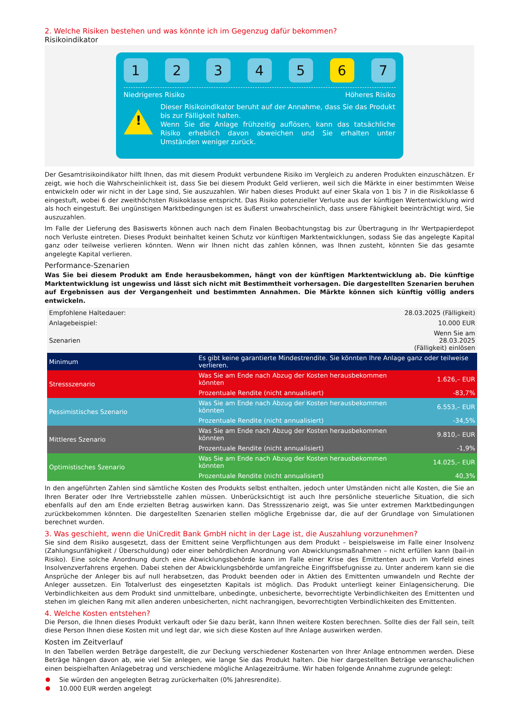2. Welche Risiken bestehen und was könnte ich im Gegenzug dafür bekommen?
Risikoindikator
1 2 3 4 5 6 7
Niedrigeres Risiko Höheres Risiko
!
Dieser Risikoindikator beruht auf der Annahme, dass Sie das Produkt bis zur Fälligkeit halten.
Wenn Sie die Anlage frühzeitig auflösen, kann das tatsächliche Risiko erheblich davon abweichen und Sie erhalten unter Umständen weniger zurück.
Der Gesamtrisikoindikator hilft Ihnen, das mit diesem Produkt verbundene Risiko im Vergleich zu anderen Produkten einzuschätzen. Er zeigt, wie hoch die Wahrscheinlichkeit ist, dass Sie bei diesem Produkt Geld verlieren, weil sich die Märkte in einer bestimmten Weise entwickeln oder wir nicht in der Lage sind, Sie auszuzahlen. Wir haben dieses Produkt auf einer Skala von 1 bis 7 in die Risikoklasse 6 eingestuft, wobei 6 der zweithöchsten Risikoklasse entspricht. Das Risiko potenzieller Verluste aus der künftigen Wertentwicklung wird als hoch eingestuft. Bei ungünstigen Marktbedingungen ist es äußerst unwahrscheinlich, dass unsere Fähigkeit beeinträchtigt wird, Sie auszuzahlen.
Im Falle der Lieferung des Basiswerts können auch nach dem Finalen Beobachtungstag bis zur Übertragung in Ihr Wertpapierdepot noch Verluste eintreten. Dieses Produkt beinhaltet keinen Schutz vor künftigen Marktentwicklungen, sodass Sie das angelegte Kapital ganz oder teilweise verlieren könnten. Wenn wir Ihnen nicht das zahlen können, was Ihnen zusteht, könnten Sie das gesamte angelegte Kapital verlieren.
Performance-Szenarien
Was Sie bei diesem Produkt am Ende herausbekommen, hängt von der künftigen Marktentwicklung ab. Die künftige Marktentwicklung ist ungewiss und lässt sich nicht mit Bestimmtheit vorhersagen. Die dargestellten Szenarien beruhen auf Ergebnissen aus der Vergangenheit und bestimmten Annahmen. Die Märkte können sich künftig völlig anders entwickeln.
| Empfohlene Haltedauer: | | 28.03.2025 (Fälligkeit) |
| Anlagebeispiel: | | 10.000 EUR |
| Szenarien | | Wenn Sie am 28.03.2025 (Fälligkeit) einlösen |
| Minimum | Es gibt keine garantierte Mindestrendite. Sie könnten Ihre Anlage ganz oder teilweise verlieren. | |
| Stressszenario | Was Sie am Ende nach Abzug der Kosten herausbekommen könnten | 1.626,– EUR |
| | Prozentuale Rendite (nicht annualisiert) | -83,7% |
| Pessimistisches Szenario | Was Sie am Ende nach Abzug der Kosten herausbekommen könnten | 6.553,– EUR |
| | Prozentuale Rendite (nicht annualisiert) | -34,5% |
| Mittleres Szenario | Was Sie am Ende nach Abzug der Kosten herausbekommen könnten | 9.810,– EUR |
| | Prozentuale Rendite (nicht annualisiert) | -1,9% |
| Optimistisches Szenario | Was Sie am Ende nach Abzug der Kosten herausbekommen könnten | 14.025,– EUR |
| | Prozentuale Rendite (nicht annualisiert) | 40,3% |
In den angeführten Zahlen sind sämtliche Kosten des Produkts selbst enthalten, jedoch unter Umständen nicht alle Kosten, die Sie an Ihren Berater oder Ihre Vertriebsstelle zahlen müssen. Unberücksichtigt ist auch Ihre persönliche steuerliche Situation, die sich ebenfalls auf den am Ende erzielten Betrag auswirken kann. Das Stressszenario zeigt, was Sie unter extremen Marktbedingungen zurückbekommen könnten. Die dargestellten Szenarien stellen mögliche Ergebnisse dar, die auf der Grundlage von Simulationen berechnet wurden.
3. Was geschieht, wenn die UniCredit Bank GmbH nicht in der Lage ist, die Auszahlung vorzunehmen?
Sie sind dem Risiko ausgesetzt, dass der Emittent seine Verpflichtungen aus dem Produkt – beispielsweise im Falle einer Insolvenz (Zahlungsunfähigkeit / Überschuldung) oder einer behördlichen Anordnung von Abwicklungsmaßnahmen – nicht erfüllen kann (bail-in Risiko). Eine solche Anordnung durch eine Abwicklungsbehörde kann im Falle einer Krise des Emittenten auch im Vorfeld eines Insolvenzverfahrens ergehen. Dabei stehen der Abwicklungsbehörde umfangreiche Eingriffsbefugnisse zu. Unter anderem kann sie die Ansprüche der Anleger bis auf null herabsetzen, das Produkt beenden oder in Aktien des Emittenten umwandeln und Rechte der Anleger aussetzen. Ein Totalverlust des eingesetzten Kapitals ist möglich. Das Produkt unterliegt keiner Einlagensicherung. Die Verbindlichkeiten aus dem Produkt sind unmittelbare, unbedingte, unbesicherte, bevorrechtigte Verbindlichkeiten des Emittenten und stehen im gleichen Rang mit allen anderen unbesicherten, nicht nachrangigen, bevorrechtigten Verbindlichkeiten des Emittenten.
4. Welche Kosten entstehen?
Die Person, die Ihnen dieses Produkt verkauft oder Sie dazu berät, kann Ihnen weitere Kosten berechnen. Sollte dies der Fall sein, teilt diese Person Ihnen diese Kosten mit und legt dar, wie sich diese Kosten auf Ihre Anlage auswirken werden.
Kosten im Zeitverlauf
In den Tabellen werden Beträge dargestellt, die zur Deckung verschiedener Kostenarten von Ihrer Anlage entnommen werden. Diese Beträge hängen davon ab, wie viel Sie anlegen, wie lange Sie das Produkt halten. Die hier dargestellten Beträge veranschaulichen einen beispielhaften Anlagebetrag und verschiedene mögliche Anlagezeiträume. Wir haben folgende Annahme zugrunde gelegt:
Sie würden den angelegten Betrag zurückerhalten (0% Jahresrendite).
10.000 EUR werden angelegt